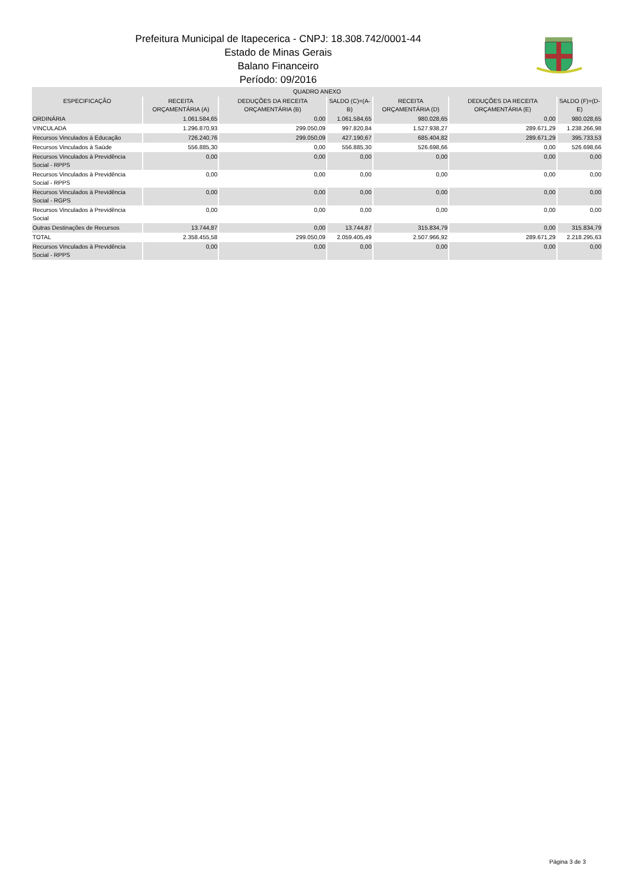Prefeitura Municipal de Itapecerica - CNPJ: 18.308.742/0001-44
Estado de Minas Gerais
Balano Financeiro
Período: 09/2016
| QUADRO ANEXO | | | | | | |
| --- | --- | --- | --- | --- | --- | --- |
| ESPECIFICAÇÃO | RECEITA ORÇAMENTÁRIA (A) | DEDUÇÕES DA RECEITA ORÇAMENTÁRIA (B) | SALDO (C)=(A-B) | RECEITA ORÇAMENTÁRIA (D) | DEDUÇÕES DA RECEITA ORÇAMENTÁRIA (E) | SALDO (F)=(D-E) |
| ORDINÁRIA | 1.061.584,65 | 0,00 | 1.061.584,65 | 980.028,65 | 0,00 | 980.028,65 |
| VINCULADA | 1.296.870,93 | 299.050,09 | 997.820,84 | 1.527.938,27 | 289.671,29 | 1.238.266,98 |
| Recursos Vinculados à Educação | 726.240,76 | 299.050,09 | 427.190,67 | 685.404,82 | 289.671,29 | 395.733,53 |
| Recursos Vinculados à Saúde | 556.885,30 | 0,00 | 556.885,30 | 526.698,66 | 0,00 | 526.698,66 |
| Recursos Vinculados à Previdência Social - RPPS | 0,00 | 0,00 | 0,00 | 0,00 | 0,00 | 0,00 |
| Recursos Vinculados à Previdência Social - RPPS | 0,00 | 0,00 | 0,00 | 0,00 | 0,00 | 0,00 |
| Recursos Vinculados à Previdência Social - RGPS | 0,00 | 0,00 | 0,00 | 0,00 | 0,00 | 0,00 |
| Recursos Vinculados à Previdência Social | 0,00 | 0,00 | 0,00 | 0,00 | 0,00 | 0,00 |
| Outras Destinações de Recursos | 13.744,87 | 0,00 | 13.744,87 | 315.834,79 | 0,00 | 315.834,79 |
| TOTAL | 2.358.455,58 | 299.050,09 | 2.059.405,49 | 2.507.966,92 | 289.671,29 | 2.218.295,63 |
| Recursos Vinculados à Previdência Social - RPPS | 0,00 | 0,00 | 0,00 | 0,00 | 0,00 | 0,00 |
Página 3 de 3